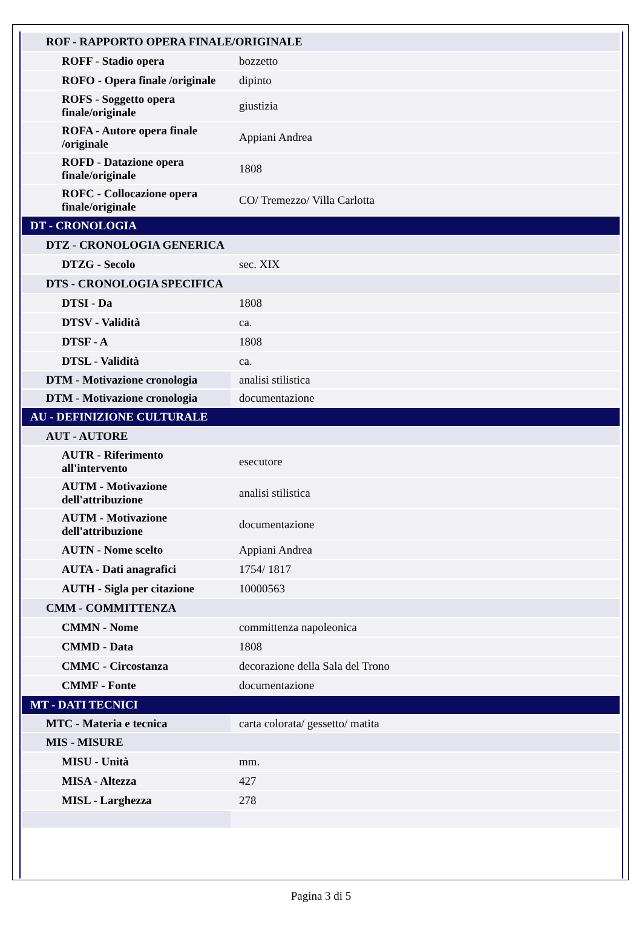| ROF - RAPPORTO OPERA FINALE/ORIGINALE | |
| ROFF - Stadio opera | bozzetto |
| ROFO - Opera finale /originale | dipinto |
| ROFS - Soggetto opera finale/originale | giustizia |
| ROFA - Autore opera finale /originale | Appiani Andrea |
| ROFD - Datazione opera finale/originale | 1808 |
| ROFC - Collocazione opera finale/originale | CO/ Tremezzo/ Villa Carlotta |
| DT - CRONOLOGIA | |
| DTZ - CRONOLOGIA GENERICA | |
| DTZG - Secolo | sec. XIX |
| DTS - CRONOLOGIA SPECIFICA | |
| DTSI - Da | 1808 |
| DTSV - Validità | ca. |
| DTSF - A | 1808 |
| DTSL - Validità | ca. |
| DTM - Motivazione cronologia | analisi stilistica |
| DTM - Motivazione cronologia | documentazione |
| AU - DEFINIZIONE CULTURALE | |
| AUT - AUTORE | |
| AUTR - Riferimento all'intervento | esecutore |
| AUTM - Motivazione dell'attribuzione | analisi stilistica |
| AUTM - Motivazione dell'attribuzione | documentazione |
| AUTN - Nome scelto | Appiani Andrea |
| AUTA - Dati anagrafici | 1754/ 1817 |
| AUTH - Sigla per citazione | 10000563 |
| CMM - COMMITTENZA | |
| CMMN - Nome | committenza napoleonica |
| CMMD - Data | 1808 |
| CMMC - Circostanza | decorazione della Sala del Trono |
| CMMF - Fonte | documentazione |
| MT - DATI TECNICI | |
| MTC - Materia e tecnica | carta colorata/ gessetto/ matita |
| MIS - MISURE | |
| MISU - Unità | mm. |
| MISA - Altezza | 427 |
| MISL - Larghezza | 278 |
Pagina 3 di 5